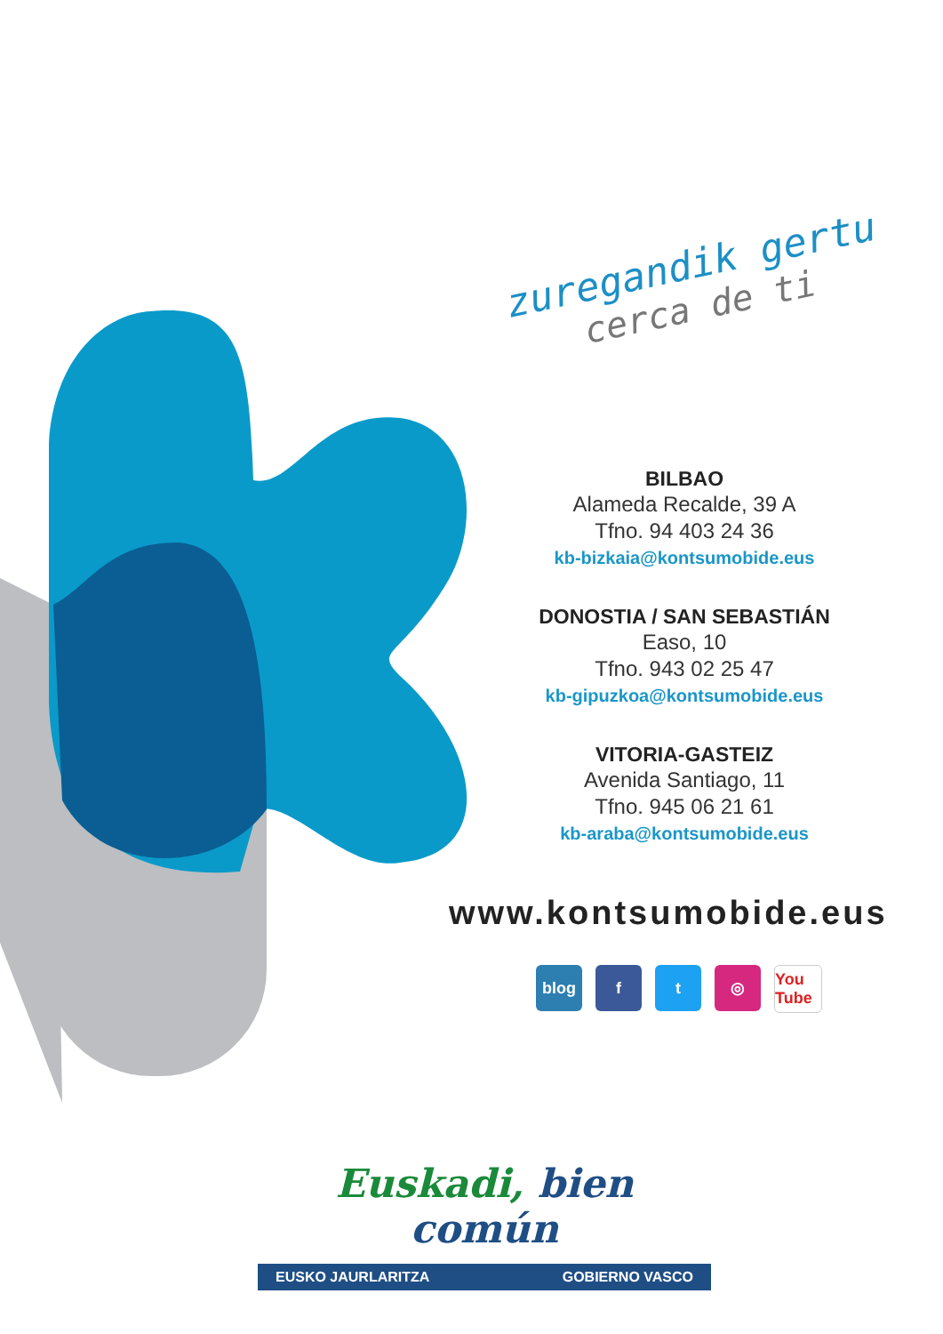zuregandik gertu
cerca de ti
BILBAO
Alameda Recalde, 39 A
Tfno. 94 403 24 36
kb-bizkaia@kontsumobide.eus
DONOSTIA / SAN SEBASTIÁN
Easo, 10
Tfno. 943 02 25 47
kb-gipuzkoa@kontsumobide.eus
VITORIA-GASTEIZ
Avenida Santiago, 11
Tfno. 945 06 21 61
kb-araba@kontsumobide.eus
www.kontsumobide.eus
blog f t ◎ You Tube
Euskadi, bien común
EUSKO JAURLARITZA GOBIERNO VASCO